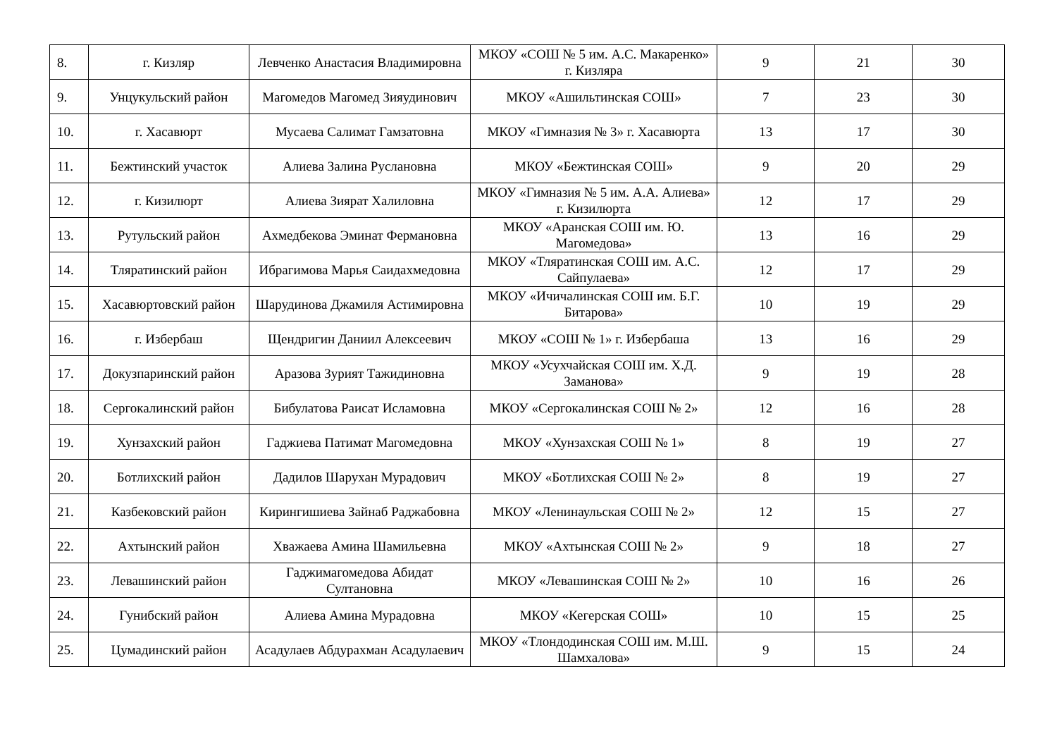| 8. | г. Кизляр | Левченко Анастасия Владимировна | МКОУ «СОШ № 5 им. А.С. Макаренко» г. Кизляра | 9 | 21 | 30 |
| 9. | Унцукульский район | Магомедов Магомед Зияудинович | МКОУ «Ашильтинская СОШ» | 7 | 23 | 30 |
| 10. | г. Хасавюрт | Мусаева Салимат Гамзатовна | МКОУ «Гимназия № 3» г. Хасавюрта | 13 | 17 | 30 |
| 11. | Бежтинский участок | Алиева Залина Руслановна | МКОУ «Бежтинская СОШ» | 9 | 20 | 29 |
| 12. | г. Кизилюрт | Алиева Зиярат Халиловна | МКОУ «Гимназия № 5 им. А.А. Алиева» г. Кизилюрта | 12 | 17 | 29 |
| 13. | Рутульский район | Ахмедбекова Эминат Фермановна | МКОУ «Аранская СОШ им. Ю. Магомедова» | 13 | 16 | 29 |
| 14. | Тляратинский район | Ибрагимова Марья Саидахмедовна | МКОУ «Тляратинская СОШ им. А.С. Сайпулаева» | 12 | 17 | 29 |
| 15. | Хасавюртовский район | Шарудинова Джамиля Астимировна | МКОУ «Ичичалинская СОШ им. Б.Г. Битарова» | 10 | 19 | 29 |
| 16. | г. Избербаш | Щендригин Даниил Алексеевич | МКОУ «СОШ № 1» г. Избербаша | 13 | 16 | 29 |
| 17. | Докузпаринский район | Аразова Зурият Тажидиновна | МКОУ «Усухчайская СОШ им. Х.Д. Заманова» | 9 | 19 | 28 |
| 18. | Сергокалинский район | Бибулатова Раисат Исламовна | МКОУ «Сергокалинская СОШ № 2» | 12 | 16 | 28 |
| 19. | Хунзахский район | Гаджиева Патимат Магомедовна | МКОУ «Хунзахская СОШ № 1» | 8 | 19 | 27 |
| 20. | Ботлихский район | Дадилов Шарухан Мурадович | МКОУ «Ботлихская СОШ № 2» | 8 | 19 | 27 |
| 21. | Казбековский район | Кирингишиева Зайнаб Раджабовна | МКОУ «Ленинаульская СОШ № 2» | 12 | 15 | 27 |
| 22. | Ахтынский район | Хважаева Амина Шамильевна | МКОУ «Ахтынская СОШ № 2» | 9 | 18 | 27 |
| 23. | Левашинский район | Гаджимагомедова Абидат Султановна | МКОУ «Левашинская СОШ № 2» | 10 | 16 | 26 |
| 24. | Гунибский район | Алиева Амина Мурадовна | МКОУ «Кегерская СОШ» | 10 | 15 | 25 |
| 25. | Цумадинский район | Асадулаев Абдурахман Асадулаевич | МКОУ «Тлондодинская СОШ им. М.Ш. Шамхалова» | 9 | 15 | 24 |